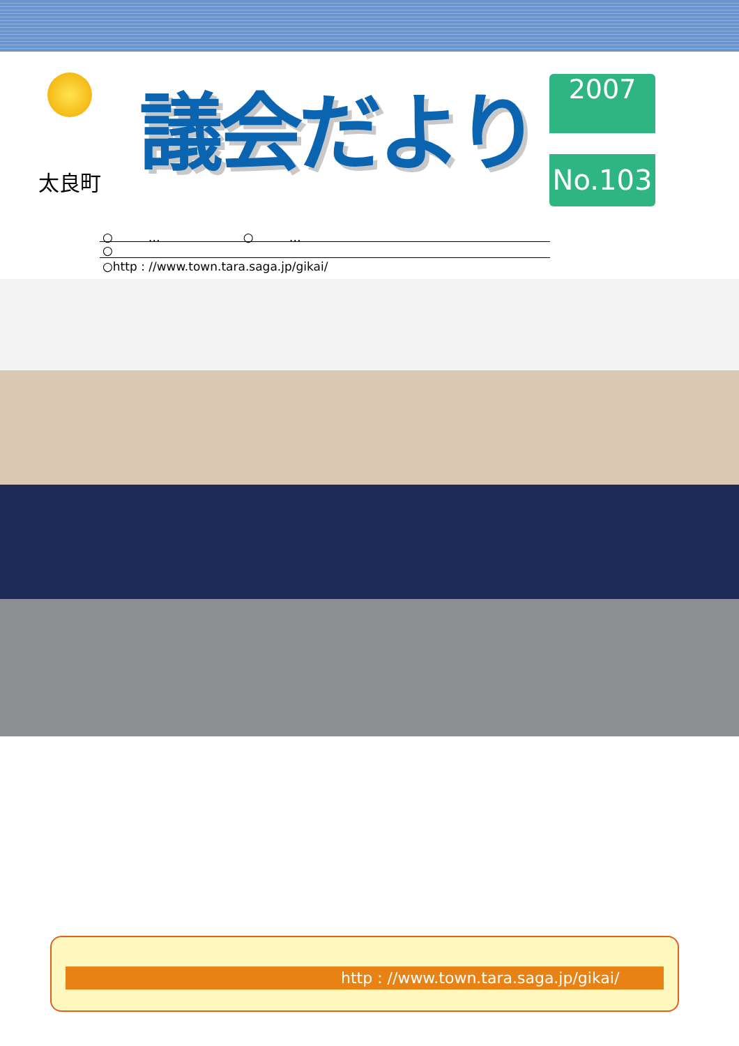太良町
議会だより
2007
No.103
○　　　…　　　　　　　○　　　…
○
○http : //www.town.tara.saga.jp/gikai/
http : //www.town.tara.saga.jp/gikai/